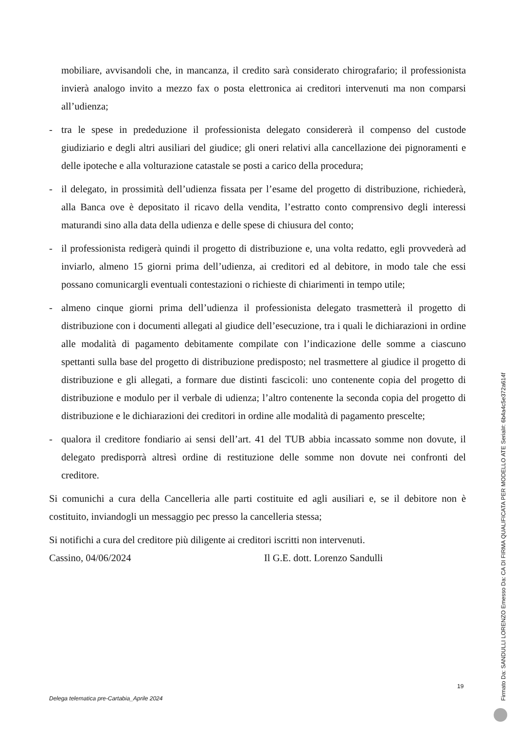mobiliare, avvisandoli che, in mancanza, il credito sarà considerato chirografario; il professionista invierà analogo invito a mezzo fax o posta elettronica ai creditori intervenuti ma non comparsi all’udienza;
- tra le spese in prededuzione il professionista delegato considererà il compenso del custode giudiziario e degli altri ausiliari del giudice; gli oneri relativi alla cancellazione dei pignoramenti e delle ipoteche e alla volturazione catastale se posti a carico della procedura;
- il delegato, in prossimità dell’udienza fissata per l’esame del progetto di distribuzione, richiederà, alla Banca ove è depositato il ricavo della vendita, l’estratto conto comprensivo degli interessi maturandi sino alla data della udienza e delle spese di chiusura del conto;
- il professionista redigerà quindi il progetto di distribuzione e, una volta redatto, egli provvederà ad inviarlo, almeno 15 giorni prima dell’udienza, ai creditori ed al debitore, in modo tale che essi possano comunicargli eventuali contestazioni o richieste di chiarimenti in tempo utile;
- almeno cinque giorni prima dell’udienza il professionista delegato trasmetterà il progetto di distribuzione con i documenti allegati al giudice dell’esecuzione, tra i quali le dichiarazioni in ordine alle modalità di pagamento debitamente compilate con l’indicazione delle somme a ciascuno spettanti sulla base del progetto di distribuzione predisposto; nel trasmettere al giudice il progetto di distribuzione e gli allegati, a formare due distinti fascicoli: uno contenente copia del progetto di distribuzione e modulo per il verbale di udienza; l’altro contenente la seconda copia del progetto di distribuzione e le dichiarazioni dei creditori in ordine alle modalità di pagamento prescelte;
- qualora il creditore fondiario ai sensi dell’art. 41 del TUB abbia incassato somme non dovute, il delegato predisporrà altresì ordine di restituzione delle somme non dovute nei confronti del creditore.
Si comunichi a cura della Cancelleria alle parti costituite ed agli ausiliari e, se il debitore non è costituito, inviandogli un messaggio pec presso la cancelleria stessa;
Si notifichi a cura del creditore più diligente ai creditori iscritti non intervenuti.
Cassino, 04/06/2024 Il G.E. dott. Lorenzo Sandulli
19
Delega telematica pre-Cartabia_Aprile 2024
Firmato Da: SANDULLI LORENZO Emesso Da: CA DI FIRMA QUALIFICATA PER MODELLO ATE Serial#: 6b4a4c5e372a614f